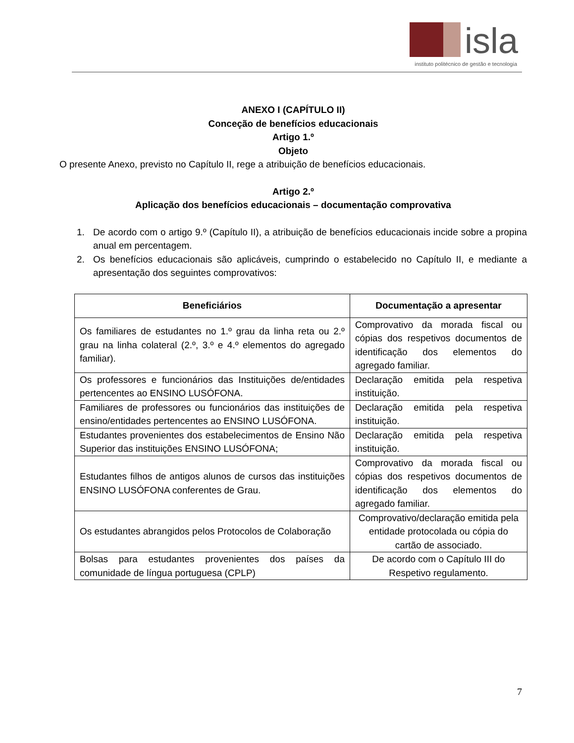isla
instituto politécnico de gestão e tecnologia
ANEXO I (CAPÍTULO II)
Conceção de benefícios educacionais
Artigo 1.º
Objeto
O presente Anexo, previsto no Capítulo II, rege a atribuição de benefícios educacionais.
Artigo 2.º
Aplicação dos benefícios educacionais – documentação comprovativa
1. De acordo com o artigo 9.º (Capítulo II), a atribuição de benefícios educacionais incide sobre a propina anual em percentagem.
2. Os benefícios educacionais são aplicáveis, cumprindo o estabelecido no Capítulo II, e mediante a apresentação dos seguintes comprovativos:
| Beneficiários | Documentação a apresentar |
| --- | --- |
| Os familiares de estudantes no 1.º grau da linha reta ou 2.º grau na linha colateral (2.º, 3.º e 4.º elementos do agregado familiar). | Comprovativo da morada fiscal ou cópias dos respetivos documentos de identificação dos elementos do agregado familiar. |
| Os professores e funcionários das Instituições de/entidades pertencentes ao ENSINO LUSÓFONA. | Declaração emitida pela respetiva instituição. |
| Familiares de professores ou funcionários das instituições de ensino/entidades pertencentes ao ENSINO LUSÓFONA. | Declaração emitida pela respetiva instituição. |
| Estudantes provenientes dos estabelecimentos de Ensino Não Superior das instituições ENSINO LUSÓFONA; | Declaração emitida pela respetiva instituição. |
| Estudantes filhos de antigos alunos de cursos das instituições ENSINO LUSÓFONA conferentes de Grau. | Comprovativo da morada fiscal ou cópias dos respetivos documentos de identificação dos elementos do agregado familiar. |
| Os estudantes abrangidos pelos Protocolos de Colaboração | Comprovativo/declaração emitida pela entidade protocolada ou cópia do cartão de associado. |
| Bolsas para estudantes provenientes dos países da comunidade de língua portuguesa (CPLP) | De acordo com o Capítulo III do Respetivo regulamento. |
7